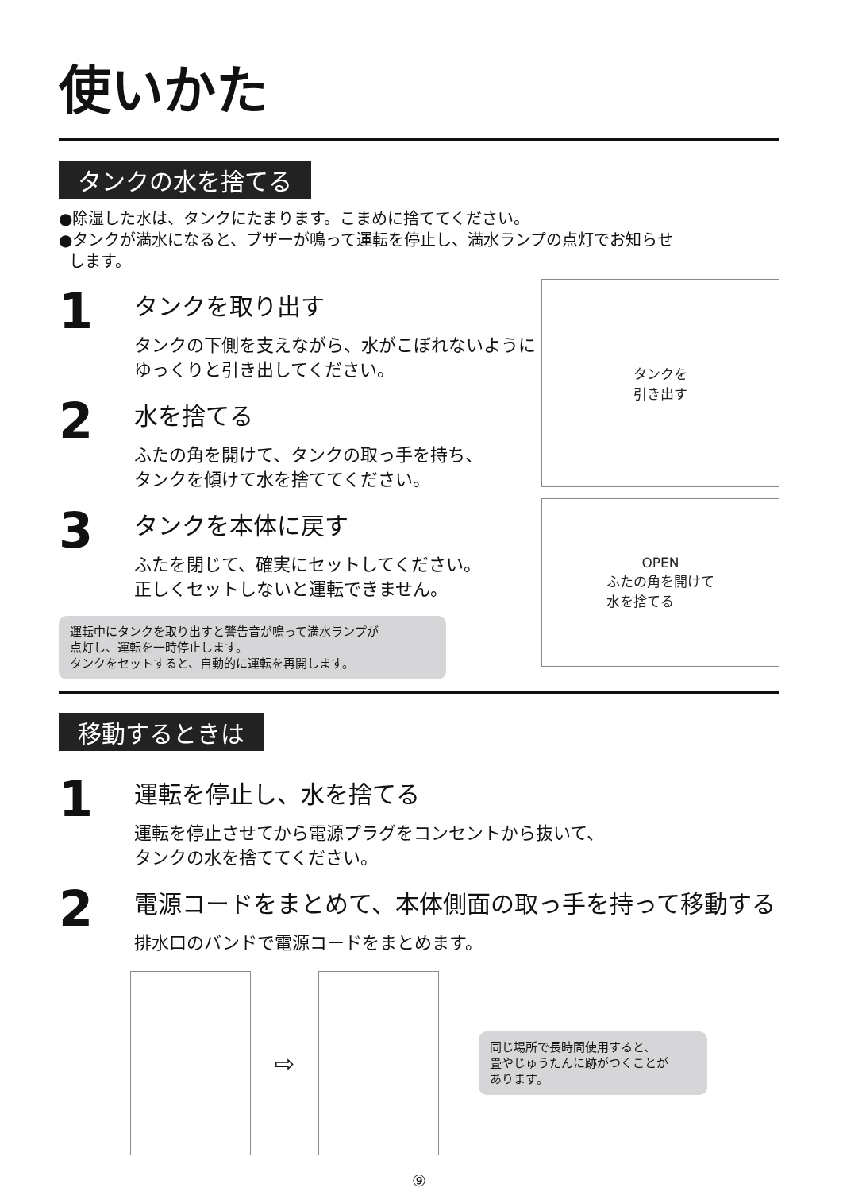使いかた
タンクの水を捨てる
●除湿した水は、タンクにたまります。こまめに捨ててください。
●タンクが満水になると、ブザーが鳴って運転を停止し、満水ランプの点灯でお知らせ
します。
1
タンクを取り出す
タンクの下側を支えながら、水がこぼれないように
ゆっくりと引き出してください。
2
水を捨てる
ふたの角を開けて、タンクの取っ手を持ち、
タンクを傾けて水を捨ててください。
3
タンクを本体に戻す
ふたを閉じて、確実にセットしてください。
正しくセットしないと運転できません。
運転中にタンクを取り出すと警告音が鳴って満水ランプが
点灯し、運転を一時停止します。
タンクをセットすると、自動的に運転を再開します。
タンクを
引き出す
OPEN
ふたの角を開けて
水を捨てる
移動するときは
1
運転を停止し、水を捨てる
運転を停止させてから電源プラグをコンセントから抜いて、
タンクの水を捨ててください。
2
電源コードをまとめて、本体側面の取っ手を持って移動する
排水口のバンドで電源コードをまとめます。
⇨
同じ場所で長時間使用すると、
畳やじゅうたんに跡がつくことが
あります。
⑨